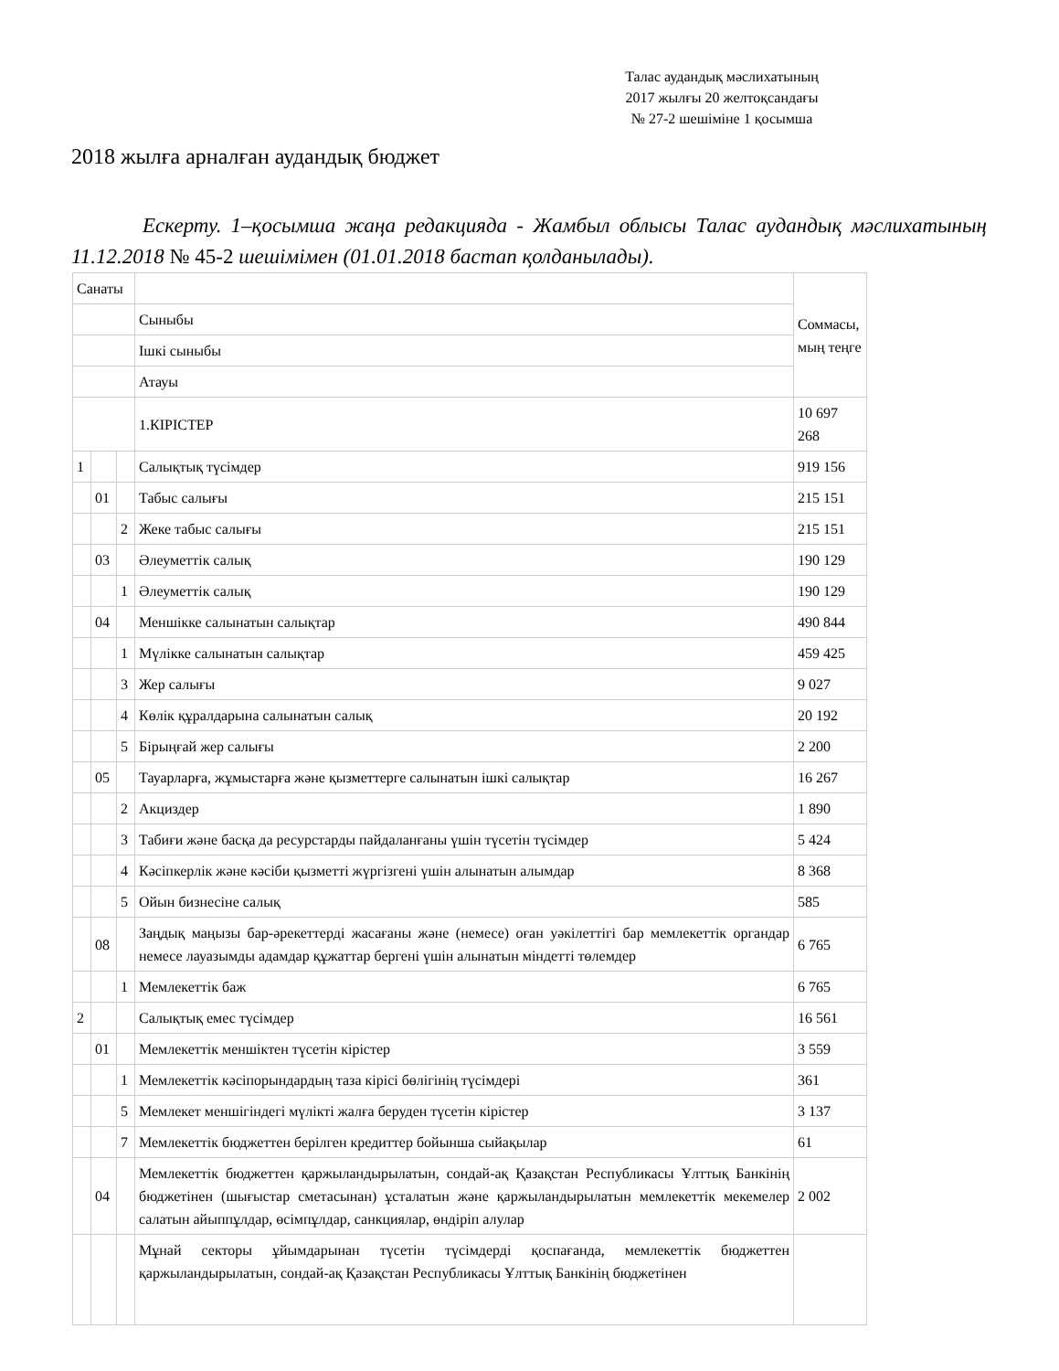Талас аудандық мәслихатының
2017 жылғы 20 желтоқсандағы
№ 27-2 шешіміне 1 қосымша
2018 жылға арналған аудандық бюджет
Ескерту. 1–қосымша жаңа редакцияда - Жамбыл облысы Талас аудандық мәслихатының 11.12.2018 № 45-2 шешімімен (01.01.2018 бастап қолданылады).
| Санаты | | | | Соммасы, мың теңге |
| | | | Сыныбы | |
| | | | Ішкі сыныбы | |
| | | | Атауы | |
| | | | 1.КІРІСТЕР | 10 697 268 |
| 1 | | | Салықтық түсімдер | 919 156 |
| | 01 | | Табыс салығы | 215 151 |
| | | 2 | Жеке табыс салығы | 215 151 |
| | 03 | | Әлеуметтік салық | 190 129 |
| | | 1 | Әлеуметтік салық | 190 129 |
| | 04 | | Меншікке салынатын салықтар | 490 844 |
| | | 1 | Мүлікке салынатын салықтар | 459 425 |
| | | 3 | Жер салығы | 9 027 |
| | | 4 | Көлік құралдарына салынатын салық | 20 192 |
| | | 5 | Бірыңғай жер салығы | 2 200 |
| | 05 | | Тауарларға, жұмыстарға және қызметтерге салынатын ішкі салықтар | 16 267 |
| | | 2 | Акциздер | 1 890 |
| | | 3 | Табиғи және басқа да ресурстарды пайдаланғаны үшін түсетін түсімдер | 5 424 |
| | | 4 | Кәсіпкерлік және кәсіби қызметті жүргізгені үшін алынатын алымдар | 8 368 |
| | | 5 | Ойын бизнесіне салық | 585 |
| | 08 | | Заңдық маңызы бар-әрекеттерді жасағаны және (немесе) оған уәкілеттігі бар мемлекеттік органдар немесе лауазымды адамдар құжаттар бергені үшін алынатын міндетті төлемдер | 6 765 |
| | | 1 | Мемлекеттік баж | 6 765 |
| 2 | | | Салықтық емес түсімдер | 16 561 |
| | 01 | | Мемлекеттік меншіктен түсетін кірістер | 3 559 |
| | | 1 | Мемлекеттік кәсіпорындардың таза кірісі бөлігінің түсімдері | 361 |
| | | 5 | Мемлекет меншігіндегі мүлікті жалға беруден түсетін кірістер | 3 137 |
| | | 7 | Мемлекеттік бюджеттен берілген кредиттер бойынша сыйақылар | 61 |
| | 04 | | Мемлекеттік бюджеттен қаржыландырылатын, сондай-ақ Қазақстан Республикасы Ұлттық Банкінің бюджетінен (шығыстар сметасынан) ұсталатын және қаржыландырылатын мемлекеттік мекемелер салатын айыппұлдар, өсімпұлдар, санкциялар, өндіріп алулар | 2 002 |
| | | | Мұнай секторы ұйымдарынан түсетін түсімдерді қоспағанда, мемлекеттік бюджеттен қаржыландырылатын, сондай-ақ Қазақстан Республикасы Ұлттық Банкінің бюджетінен | |